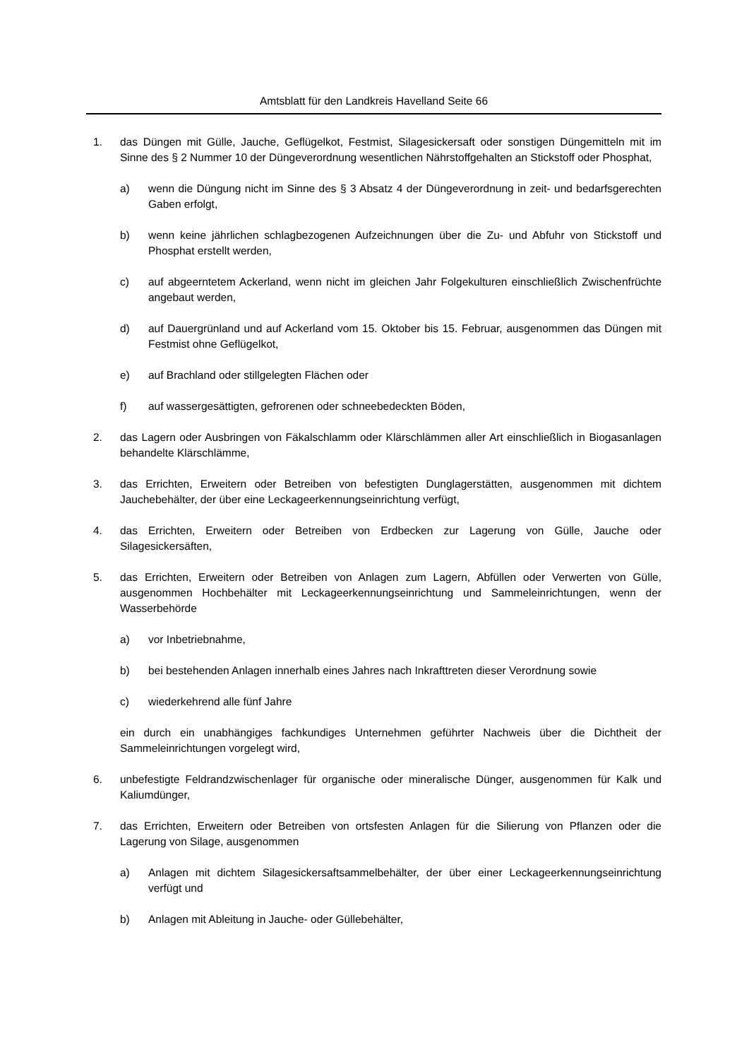Amtsblatt für den Landkreis Havelland Seite 66
1. das Düngen mit Gülle, Jauche, Geflügelkot, Festmist, Silagesickersaft oder sonstigen Düngemitteln mit im Sinne des § 2 Nummer 10 der Düngeverordnung wesentlichen Nährstoffgehalten an Stickstoff oder Phosphat,
a) wenn die Düngung nicht im Sinne des § 3 Absatz 4 der Düngeverordnung in zeit- und bedarfsgerechten Gaben erfolgt,
b) wenn keine jährlichen schlagbezogenen Aufzeichnungen über die Zu- und Abfuhr von Stickstoff und Phosphat erstellt werden,
c) auf abgeerntetem Ackerland, wenn nicht im gleichen Jahr Folgekulturen einschließlich Zwischenfrüchte angebaut werden,
d) auf Dauergrünland und auf Ackerland vom 15. Oktober bis 15. Februar, ausgenommen das Düngen mit Festmist ohne Geflügelkot,
e) auf Brachland oder stillgelegten Flächen oder
f) auf wassergesättigten, gefrorenen oder schneebedeckten Böden,
2. das Lagern oder Ausbringen von Fäkalschlamm oder Klärschlämmen aller Art einschließlich in Biogasanlagen behandelte Klärschlämme,
3. das Errichten, Erweitern oder Betreiben von befestigten Dunglagerstätten, ausgenommen mit dichtem Jauchebehälter, der über eine Leckageerkennungseinrichtung verfügt,
4. das Errichten, Erweitern oder Betreiben von Erdbecken zur Lagerung von Gülle, Jauche oder Silagesickersäften,
5. das Errichten, Erweitern oder Betreiben von Anlagen zum Lagern, Abfüllen oder Verwerten von Gülle, ausgenommen Hochbehälter mit Leckageerkennungseinrichtung und Sammeleinrichtungen, wenn der Wasserbehörde
a) vor Inbetriebnahme,
b) bei bestehenden Anlagen innerhalb eines Jahres nach Inkrafttreten dieser Verordnung sowie
c) wiederkehrend alle fünf Jahre
ein durch ein unabhängiges fachkundiges Unternehmen geführter Nachweis über die Dichtheit der Sammeleinrichtungen vorgelegt wird,
6. unbefestigte Feldrandzwischenlager für organische oder mineralische Dünger, ausgenommen für Kalk und Kaliumdünger,
7. das Errichten, Erweitern oder Betreiben von ortsfesten Anlagen für die Silierung von Pflanzen oder die Lagerung von Silage, ausgenommen
a) Anlagen mit dichtem Silagesickersaftsammelbehälter, der über einer Leckageerkennungseinrichtung verfügt und
b) Anlagen mit Ableitung in Jauche- oder Güllebehälter,